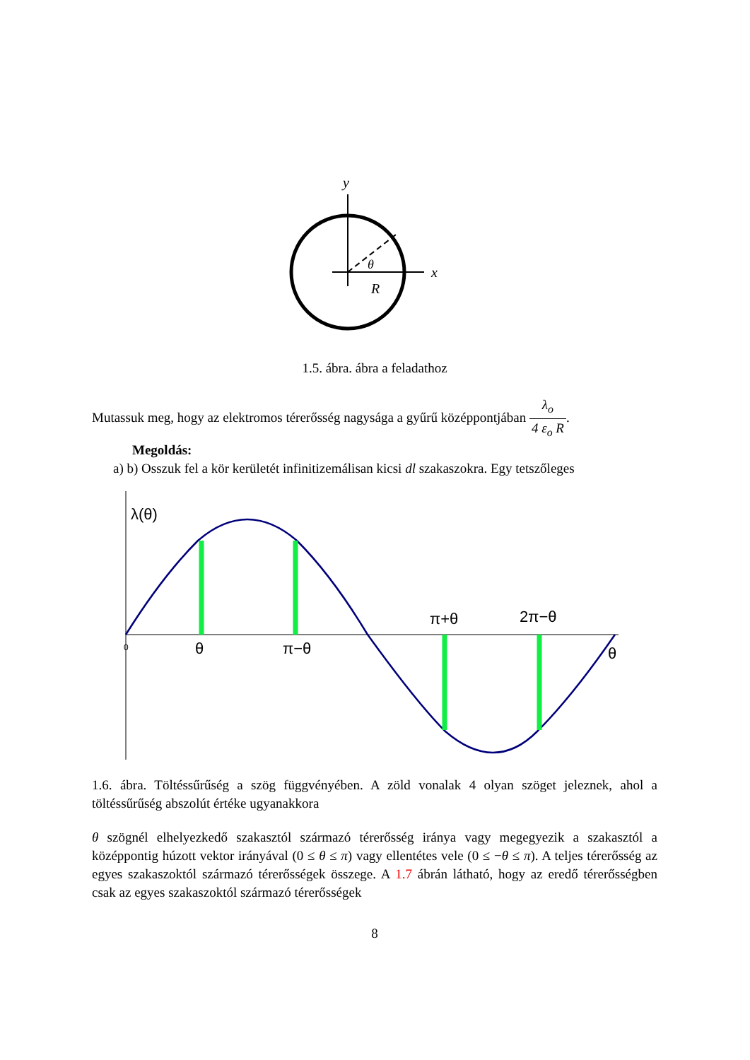y
x
θ
R
1.5. ábra. ábra a feladathoz
Mutassuk meg, hogy az elektromos térerősség nagysága a gyűrű középpontjában λ<sub>o</sub> 4 ε<sub>o</sub> R.
Megoldás:
a) b) Osszuk fel a kör kerületét infinitizemálisan kicsi dl szakaszokra. Egy tetszőleges
λ(θ)
0
θ
π−θ
π+θ
2π−θ
θ
1.6. ábra. Töltéssűrűség a szög függvényében. A zöld vonalak 4 olyan szöget jeleznek, ahol a töltéssűrűség abszolút értéke ugyanakkora
θ szögnél elhelyezkedő szakasztól származó térerősség iránya vagy megegyezik a szakasztól a középpontig húzott vektor irányával (0 ≤ θ ≤ π) vagy ellentétes vele (0 ≤ −θ ≤ π). A teljes térerősség az egyes szakaszoktól származó térerősségek összege. A 1.7 ábrán látható, hogy az eredő térerősségben csak az egyes szakaszoktól származó térerősségek
8